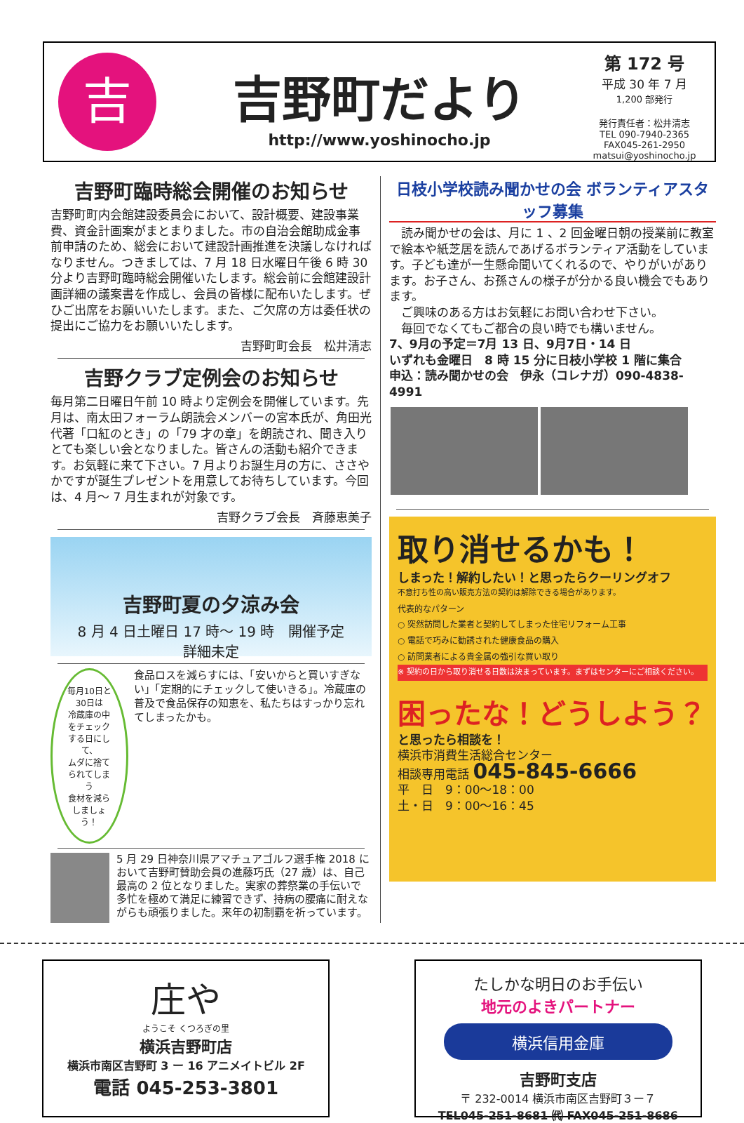吉
吉野町だより
http://www.yoshinocho.jp
第 172 号
平成 30 年 7 月
1,200 部発行
発行責任者：松井清志
TEL 090-7940-2365
FAX045-261-2950
matsui@yoshinocho.jp
吉野町臨時総会開催のお知らせ
吉野町町内会館建設委員会において、設計概要、建設事業費、資金計画案がまとまりました。市の自治会館助成金事前申請のため、総会において建設計画推進を決議しなければなりません。つきましては、7 月 18 日水曜日午後 6 時 30 分より吉野町臨時総会開催いたします。総会前に会館建設計画詳細の議案書を作成し、会員の皆様に配布いたします。ぜひご出席をお願いいたします。また、ご欠席の方は委任状の提出にご協力をお願いいたします。
吉野町町会長　松井清志
吉野クラブ定例会のお知らせ
毎月第二日曜日午前 10 時より定例会を開催しています。先月は、南太田フォーラム朗読会メンバーの宮本氏が、角田光代著「口紅のとき」の「79 才の章」を朗読され、聞き入りとても楽しい会となりました。皆さんの活動も紹介できます。お気軽に来て下さい。7 月よりお誕生月の方に、ささやかですが誕生プレゼントを用意してお待ちしています。今回は、4 月～ 7 月生まれが対象です。
吉野クラブ会長　斉藤恵美子
吉野町夏の夕涼み会
8 月 4 日土曜日 17 時～ 19 時　開催予定
詳細未定
毎月10日と30日は
冷蔵庫の中をチェックする日にして、
ムダに捨てられてしまう
食材を減らしましょう！
食品ロスを減らすには、「安いからと買いすぎない」「定期的にチェックして使いきる」。冷蔵庫の普及で食品保存の知恵を、私たちはすっかり忘れてしまったかも。
5 月 29 日神奈川県アマチュアゴルフ選手権 2018 において吉野町賛助会員の進藤巧氏（27 歳）は、自己最高の 2 位となりました。実家の葬祭業の手伝いで多忙を極めて満足に練習できず、持病の腰痛に耐えながらも頑張りました。来年の初制覇を祈っています。
日枝小学校読み聞かせの会 ボランティアスタッフ募集
　読み聞かせの会は、月に 1 、2 回金曜日朝の授業前に教室で絵本や紙芝居を読んであげるボランティア活動をしています。子ども達が一生懸命聞いてくれるので、やりがいがあります。お子さん、お孫さんの様子が分かる良い機会でもあります。
　ご興味のある方はお気軽にお問い合わせ下さい。
　毎回でなくてもご都合の良い時でも構いません。
7、9月の予定＝7月 13 日、9月7日・14 日
いずれも金曜日　8 時 15 分に日枝小学校 1 階に集合
申込：読み聞かせの会　伊永（コレナガ）090-4838-4991
取り消せるかも！
しまった！解約したい！と思ったらクーリングオフ
不意打ち性の高い販売方法の契約は解除できる場合があります。
代表的なパターン
○ 突然訪問した業者と契約してしまった住宅リフォーム工事
○ 電話で巧みに勧誘された健康食品の購入
○ 訪問業者による貴金属の強引な買い取り
※ 契約の日から取り消せる日数は決まっています。まずはセンターにご相談ください。
困ったな！どうしよう？
と思ったら相談を！
横浜市消費生活総合センター
相談専用電話 045-845-6666
平　日　9：00～18：00
土・日　9：00～16：45
庄や
ようこそ くつろぎの里
横浜吉野町店
横浜市南区吉野町 3 ー 16 アニメイトビル 2F
電話 045-253-3801
たしかな明日のお手伝い
地元のよきパートナー
横浜信用金庫
吉野町支店
〒 232-0014 横浜市南区吉野町３ー７
TEL045-251-8681 ㈹ FAX045-251-8686